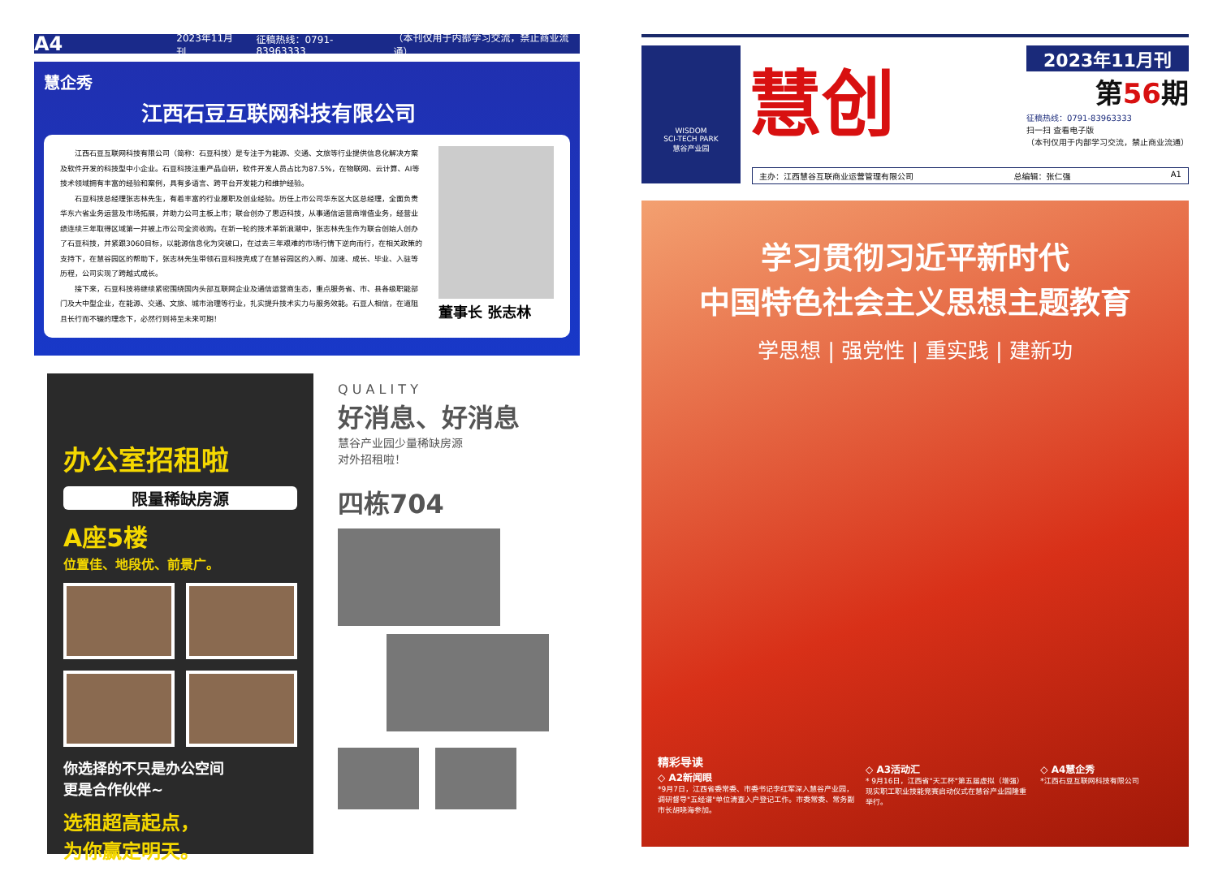A4 2023年11月刊 征稿热线：0791-83963333 （本刊仅用于内部学习交流，禁止商业流通）
慧企秀
江西石豆互联网科技有限公司
江西石豆互联网科技有限公司（简称：石豆科技）是专注于为能源、交通、文旅等行业提供信息化解决方案及软件开发的科技型中小企业。石豆科技注重产品自研，软件开发人员占比为87.5%，在物联网、云计算、AI等技术领域拥有丰富的经验和案例，具有多语言、跨平台开发能力和维护经验。
石豆科技总经理张志林先生，有着丰富的行业履职及创业经验。历任上市公司华东区大区总经理，全面负责华东六省业务运营及市场拓展，并助力公司主板上市；联合创办了思迈科技，从事通信运营商增值业务，经营业绩连续三年取得区域第一并被上市公司全资收购。在新一轮的技术革新浪潮中，张志林先生作为联合创始人创办了石豆科技，并紧跟3060目标，以能源信息化为突破口，在过去三年艰难的市场行情下逆向而行，在相关政策的支持下，在慧谷园区的帮助下，张志林先生带领石豆科技完成了在慧谷园区的入孵、加速、成长、毕业、入驻等历程，公司实现了跨越式成长。
接下来，石豆科技将继续紧密围绕国内头部互联网企业及通信运营商生态，重点服务省、市、县各级职能部门及大中型企业，在能源、交通、文旅、城市治理等行业，扎实提升技术实力与服务效能。石豆人相信，在道阻且长行而不辍的理念下，必然行则将至未来可期！
董事长 张志林
办公室招租啦
限量稀缺房源
A座5楼
位置佳、地段优、前景广。
你选择的不只是办公空间
更是合作伙伴~
选租超高起点，
为你赢定明天。
Q U A L I T Y
好消息、好消息
慧谷产业园少量稀缺房源
对外招租啦！
四栋704
WISDOM
SCI-TECH PARK
慧谷产业园
慧创
2023年11月刊
第56期
征稿热线：0791-83963333
扫一扫 查看电子版
（本刊仅用于内部学习交流，禁止商业流通）
主办：江西慧谷互联商业运营管理有限公司 总编辑：张仁强 A1
学习贯彻习近平新时代
中国特色社会主义思想主题教育
学思想 | 强党性 | 重实践 | 建新功
精彩导读
◇ A2新闻眼
*9月7日，江西省委常委、市委书记李红军深入慧谷产业园，调研督导"五经谱"单位清查入户登记工作。市委常委、常务副市长胡晓海参加。
◇ A3活动汇
* 9月16日，江西省"天工杯"第五届虚拟（增强）现实职工职业技能竞赛启动仪式在慧谷产业园隆重举行。
◇ A4慧企秀
*江西石豆互联网科技有限公司